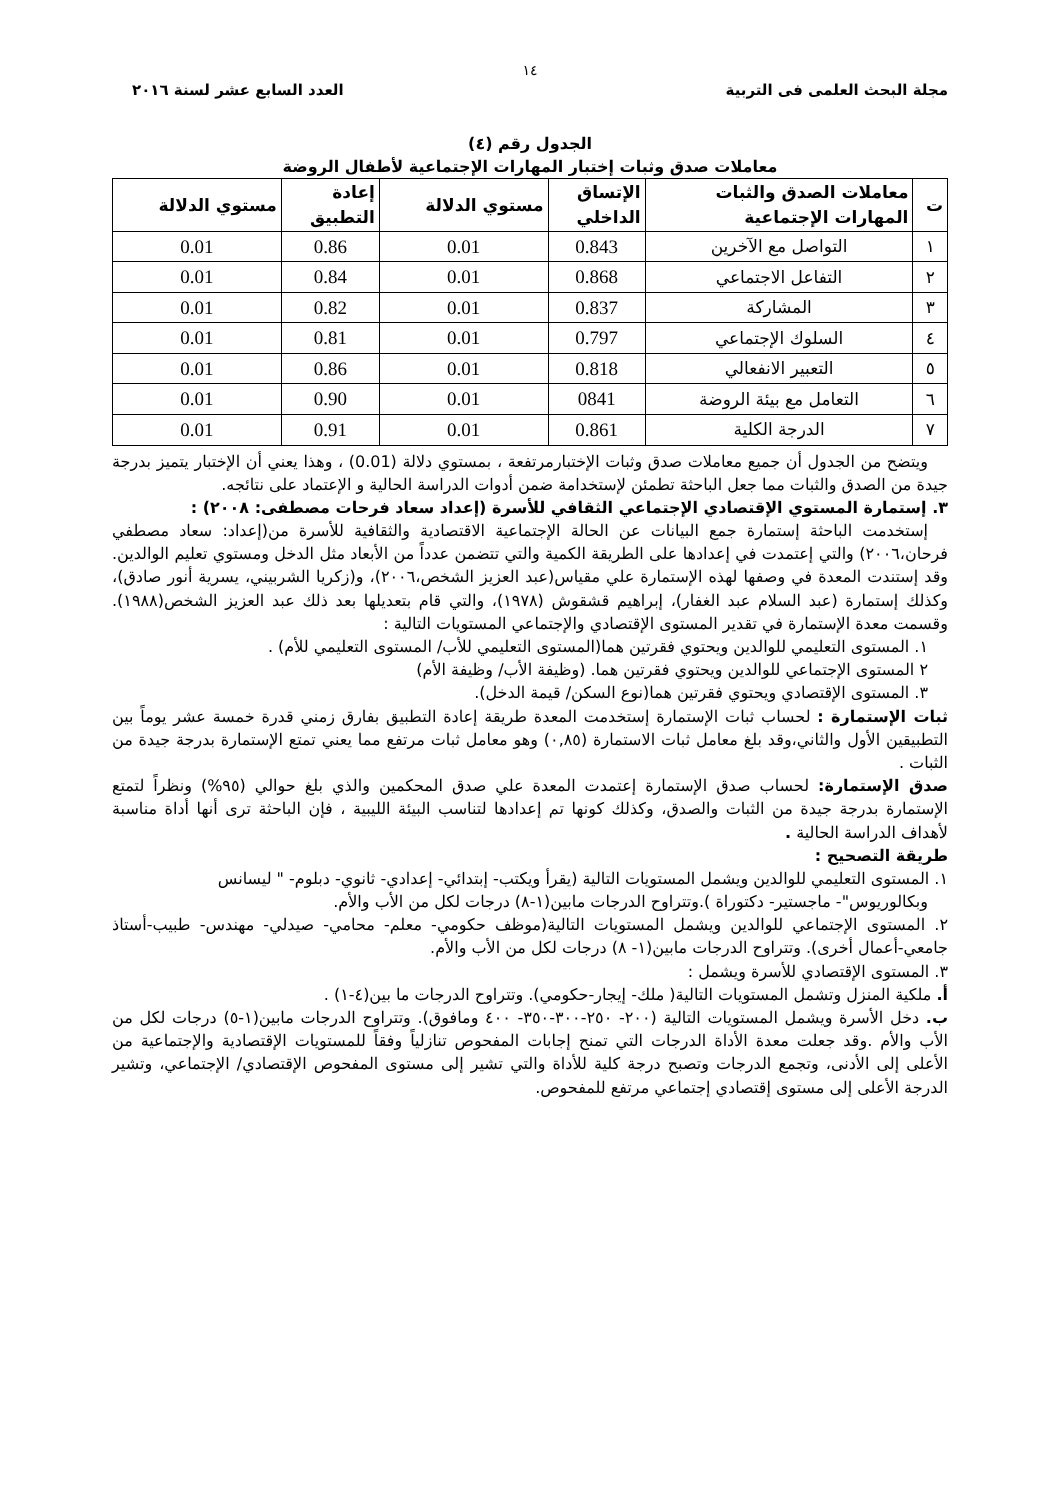١٤
مجلة البحث العلمى فى التربية العدد السابع عشر لسنة ٢٠١٦
الجدول رقم (٤)
معاملات صدق وثبات إختبار المهارات الإجتماعية لأطفال الروضة
| ت | معاملات الصدق والثبات المهارات الإجتماعية | الإتساق الداخلي | مستوي الدلالة | إعادة التطبيق | مستوي الدلالة |
| --- | --- | --- | --- | --- | --- |
| ١ | التواصل مع الآخرين | 0.843 | 0.01 | 0.86 | 0.01 |
| ٢ | التفاعل الاجتماعي | 0.868 | 0.01 | 0.84 | 0.01 |
| ٣ | المشاركة | 0.837 | 0.01 | 0.82 | 0.01 |
| ٤ | السلوك الإجتماعي | 0.797 | 0.01 | 0.81 | 0.01 |
| ٥ | التعبير الانفعالي | 0.818 | 0.01 | 0.86 | 0.01 |
| ٦ | التعامل مع بيئة الروضة | 0841 | 0.01 | 0.90 | 0.01 |
| ٧ | الدرجة الكلية | 0.861 | 0.01 | 0.91 | 0.01 |
ويتضح من الجدول أن جميع معاملات صدق وثبات الإختبارمرتفعة ، بمستوي دلالة (0.01) ، وهذا يعني أن الإختبار يتميز بدرجة جيدة من الصدق والثبات مما جعل الباحثة تطمئن لإستخدامة ضمن أدوات الدراسة الحالية و الإعتماد على نتائجه.
٣. إستمارة المستوي الإقتصادي الإجتماعي الثقافي للأسرة (إعداد سعاد فرحات مصطفى: ٢٠٠٨) :
إستخدمت الباحثة إستمارة جمع البيانات عن الحالة الإجتماعية الاقتصادية والثقافية للأسرة من(إعداد: سعاد مصطفي فرحان،٢٠٠٦) والتي إعتمدت في إعدادها على الطريقة الكمية والتي تتضمن عدداً من الأبعاد مثل الدخل ومستوي تعليم الوالدين. وقد إستندت المعدة في وصفها لهذه الإستمارة علي مقياس(عبد العزيز الشخص،٢٠٠٦)، و(زكريا الشربيني، يسرية أنور صادق)، وكذلك إستمارة (عبد السلام عبد الغفار)، إبراهيم قشقوش (١٩٧٨)، والتي قام بتعديلها بعد ذلك عبد العزيز الشخص(١٩٨٨). وقسمت معدة الإستمارة في تقدير المستوى الإقتصادي والإجتماعي المستويات التالية :
١. المستوى التعليمي للوالدين ويحتوي فقرتين هما(المستوى التعليمي للأب/ المستوى التعليمي للأم) .
٢ المستوى الإجتماعي للوالدين ويحتوي فقرتين هما. (وظيفة الأب/ وظيفة الأم)
٣. المستوى الإقتصادي ويحتوي فقرتين هما(نوع السكن/ قيمة الدخل).
ثبات الإستمارة : لحساب ثبات الإستمارة إستخدمت المعدة طريقة إعادة التطبيق بفارق زمني قدرة خمسة عشر يوماً بين التطبيقين الأول والثاني،وقد بلغ معامل ثبات الاستمارة (٠,٨٥) وهو معامل ثبات مرتفع مما يعني تمتع الإستمارة بدرجة جيدة من الثبات .
صدق الإستمارة: لحساب صدق الإستمارة إعتمدت المعدة علي صدق المحكمين والذي بلغ حوالي (٩٥%) ونظراً لتمتع الإستمارة بدرجة جيدة من الثبات والصدق، وكذلك كونها تم إعدادها لتناسب البيئة الليبية ، فإن الباحثة ترى أنها أداة مناسبة لأهداف الدراسة الحالية .
طريقة التصحيح :
١. المستوى التعليمي للوالدين ويشمل المستويات التالية (يقرأ ويكتب- إبتدائي- إعدادي- ثانوي- دبلوم- " ليسانس
وبكالوريوس"- ماجستير- دكتوراة ).وتتراوح الدرجات مابين(١-٨) درجات لكل من الأب والأم.
٢. المستوى الإجتماعي للوالدين ويشمل المستويات التالية(موظف حكومي- معلم- محامي- صيدلي- مهندس- طبيب-أستاذ جامعي-أعمال أخرى). وتتراوح الدرجات مابين(١- ٨) درجات لكل من الأب والأم.
٣. المستوى الإقتصادي للأسرة ويشمل :
أ. ملكية المنزل وتشمل المستويات التالية( ملك- إيجار-حكومي). وتتراوح الدرجات ما بين(٤-١) .
ب. دخل الأسرة ويشمل المستويات التالية (٢٠٠- ٢٥٠-٣٠٠-٣٥٠- ٤٠٠ ومافوق). وتتراوح الدرجات مابين(١-٥) درجات لكل من الأب والأم .وقد جعلت معدة الأداة الدرجات التي تمنح إجابات المفحوص تنازلياً وفقاً للمستويات الإقتصادية والإجتماعية من الأعلى إلى الأدنى، وتجمع الدرجات وتصبح درجة كلية للأداة والتي تشير إلى مستوى المفحوص الإقتصادي/ الإجتماعي، وتشير الدرجة الأعلى إلى مستوى إقتصادي إجتماعي مرتفع للمفحوص.